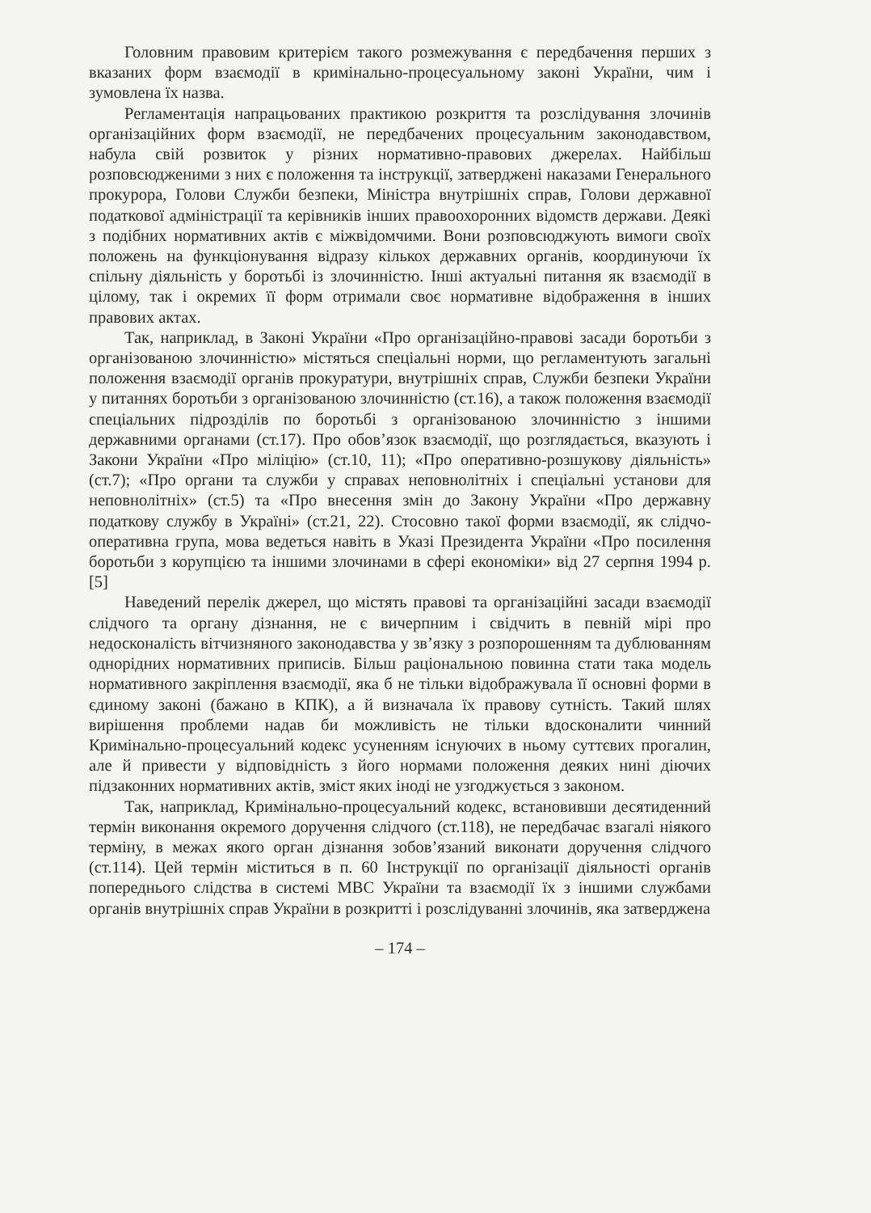Головним правовим критерієм такого розмежування є передбачення перших з вказаних форм взаємодії в кримінально-процесуальному законі України, чим і зумовлена їх назва.
Регламентація напрацьованих практикою розкриття та розслідування злочинів організаційних форм взаємодії, не передбачених процесуальним законодавством, набула свій розвиток у різних нормативно-правових джерелах. Найбільш розповсюдженими з них є положення та інструкції, затверджені наказами Генерального прокурора, Голови Служби безпеки, Міністра внутрішніх справ, Голови державної податкової адміністрації та керівників інших правоохоронних відомств держави. Деякі з подібних нормативних актів є міжвідомчими. Вони розповсюджують вимоги своїх положень на функціонування відразу кількох державних органів, координуючи їх спільну діяльність у боротьбі із злочинністю. Інші актуальні питання як взаємодії в цілому, так і окремих її форм отримали своє нормативне відображення в інших правових актах.
Так, наприклад, в Законі України «Про організаційно-правові засади боротьби з організованою злочинністю» містяться спеціальні норми, що регламентують загальні положення взаємодії органів прокуратури, внутрішніх справ, Служби безпеки України у питаннях боротьби з організованою злочинністю (ст.16), а також положення взаємодії спеціальних підрозділів по боротьбі з організованою злочинністю з іншими державними органами (ст.17). Про обов’язок взаємодії, що розглядається, вказують і Закони України «Про міліцію» (ст.10, 11); «Про оперативно-розшукову діяльність» (ст.7); «Про органи та служби у справах неповнолітніх і спеціальні установи для неповнолітніх» (ст.5) та «Про внесення змін до Закону України «Про державну податкову службу в Україні» (ст.21, 22). Стосовно такої форми взаємодії, як слідчо-оперативна група, мова ведеться навіть в Указі Президента України «Про посилення боротьби з корупцією та іншими злочинами в сфері економіки» від 27 серпня 1994 р. [5]
Наведений перелік джерел, що містять правові та організаційні засади взаємодії слідчого та органу дізнання, не є вичерпним і свідчить в певній мірі про недосконалість вітчизняного законодавства у зв’язку з розпорошенням та дублюванням однорідних нормативних приписів. Більш раціональною повинна стати така модель нормативного закріплення взаємодії, яка б не тільки відображувала її основні форми в єдиному законі (бажано в КПК), а й визначала їх правову сутність. Такий шлях вирішення проблеми надав би можливість не тільки вдосконалити чинний Кримінально-процесуальний кодекс усуненням існуючих в ньому суттєвих прогалин, але й привести у відповідність з його нормами положення деяких нині діючих підзаконних нормативних актів, зміст яких іноді не узгоджується з законом.
Так, наприклад, Кримінально-процесуальний кодекс, встановивши десятиденний термін виконання окремого доручення слідчого (ст.118), не передбачає взагалі ніякого терміну, в межах якого орган дізнання зобов’язаний виконати доручення слідчого (ст.114). Цей термін міститься в п. 60 Інструкції по організації діяльності органів попереднього слідства в системі МВС України та взаємодії їх з іншими службами органів внутрішніх справ України в розкритті і розслідуванні злочинів, яка затверджена
– 174 –